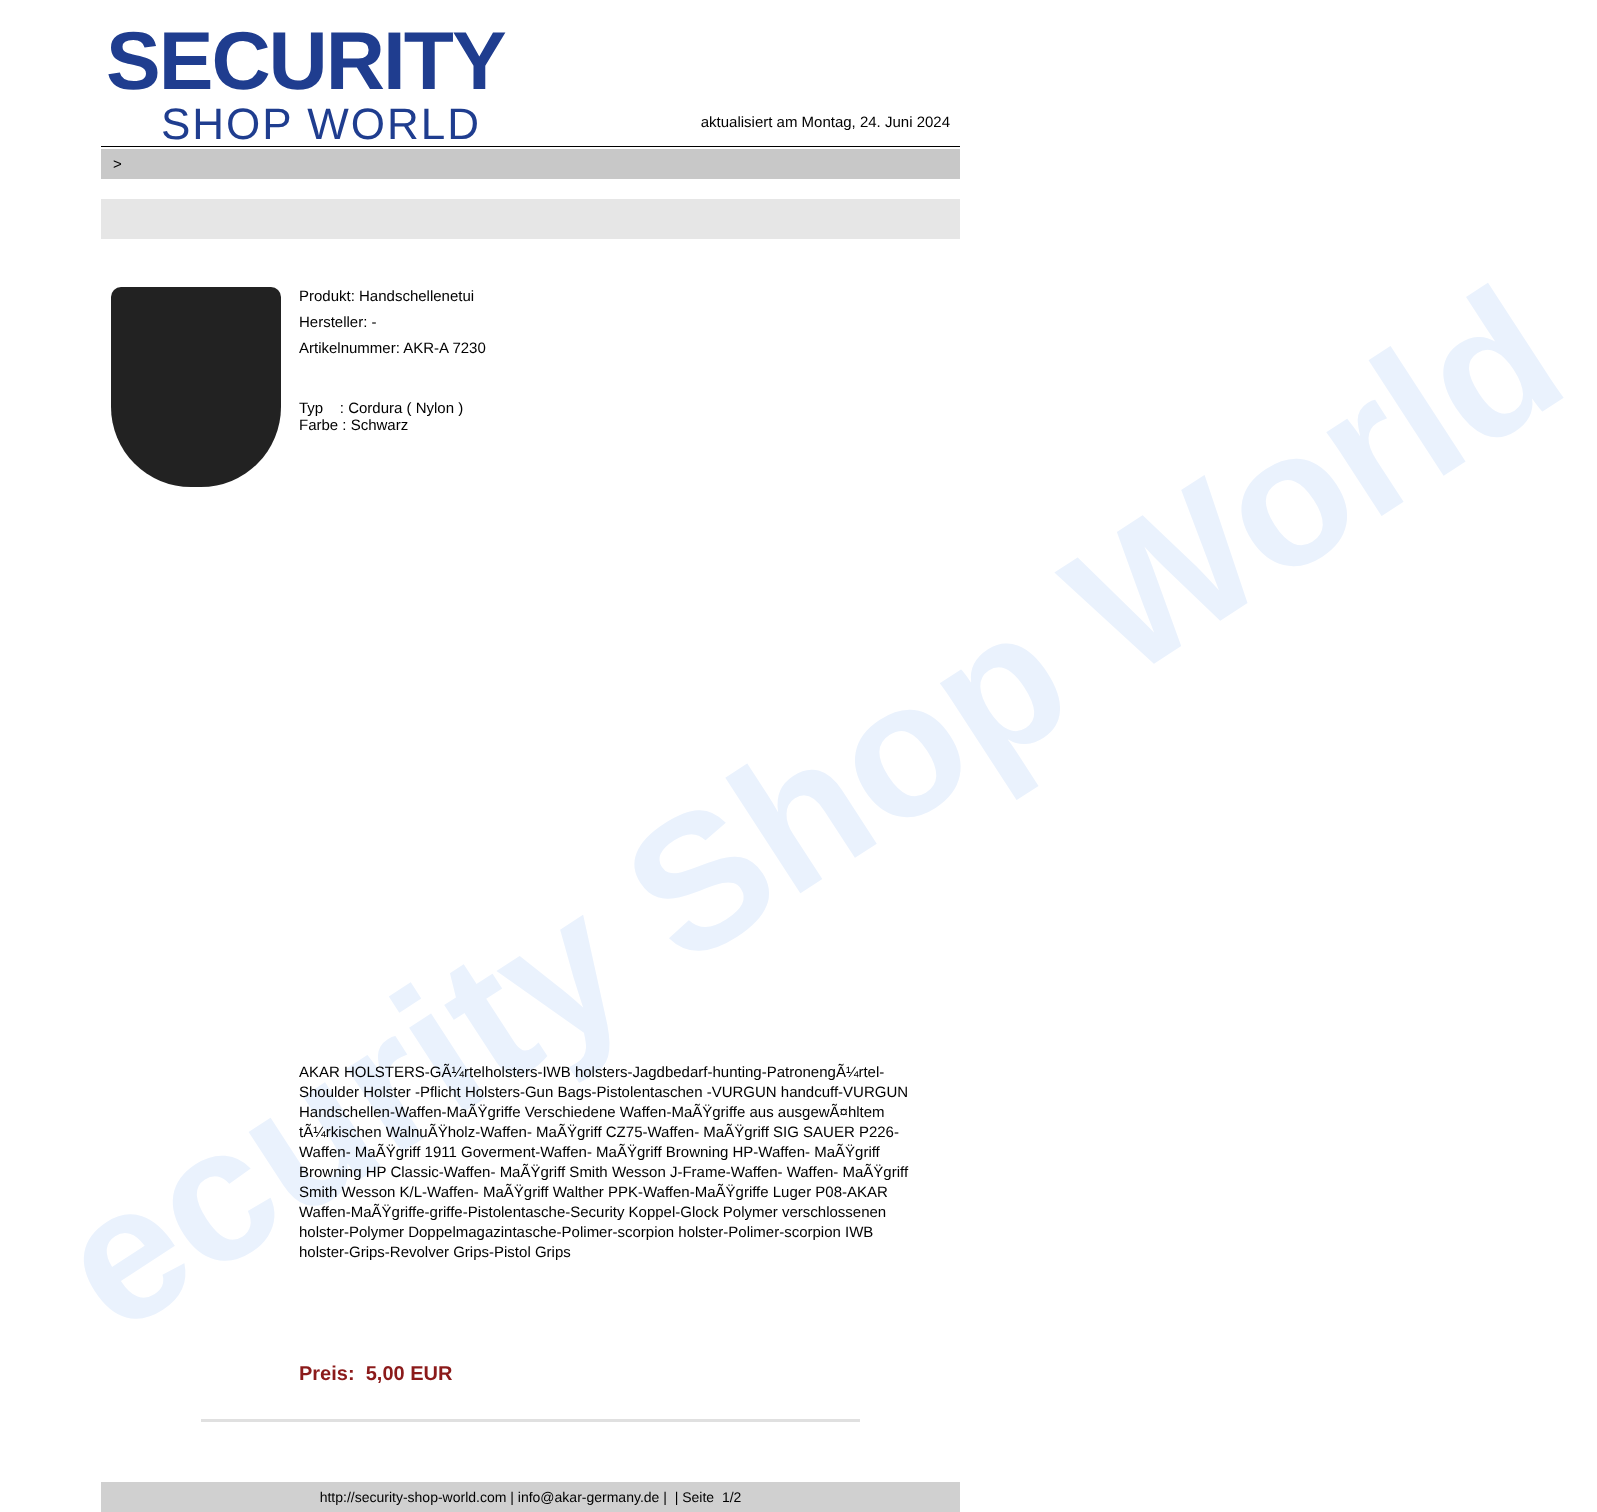ecurity Shop World
SECURITY
SHOP WORLD
aktualisiert am Montag, 24. Juni 2024
>
Produkt: Handschellenetui
Hersteller: -
Artikelnummer: AKR-A 7230
Typ : Cordura ( Nylon )
Farbe : Schwarz
AKAR HOLSTERS-GÃ¼rtelholsters-IWB holsters-Jagdbedarf-hunting-PatronengÃ¼rtel- Shoulder Holster -Pflicht Holsters-Gun Bags-Pistolentaschen -VURGUN handcuff-VURGUN Handschellen-Waffen-MaÃŸgriffe Verschiedene Waffen-MaÃŸgriffe aus ausgewÃ¤hltem tÃ¼rkischen WalnuÃŸholz-Waffen- MaÃŸgriff CZ75-Waffen- MaÃŸgriff SIG SAUER P226-Waffen- MaÃŸgriff 1911 Goverment-Waffen- MaÃŸgriff Browning HP-Waffen- MaÃŸgriff Browning HP Classic-Waffen- MaÃŸgriff Smith Wesson J-Frame-Waffen- Waffen- MaÃŸgriff Smith Wesson K/L-Waffen- MaÃŸgriff Walther PPK-Waffen-MaÃŸgriffe Luger P08-AKAR Waffen-MaÃŸgriffe-griffe-Pistolentasche-Security Koppel-Glock Polymer verschlossenen holster-Polymer Doppelmagazintasche-Polimer-scorpion holster-Polimer-scorpion IWB holster-Grips-Revolver Grips-Pistol Grips
Preis: 5,00 EUR
http://security-shop-world.com | info@akar-germany.de | | Seite 1/2